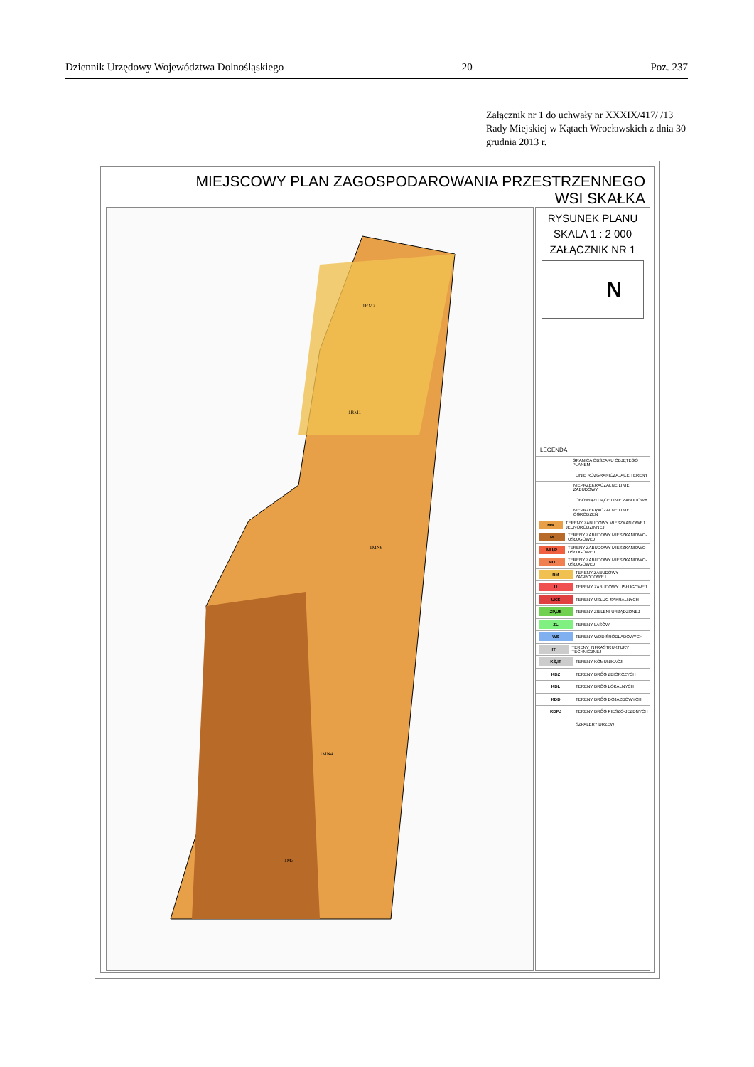Dziennik Urzędowy Województwa Dolnośląskiego – 20 – Poz. 237
Załącznik nr 1 do uchwały nr XXXIX/417/ /13 Rady Miejskiej w Kątach Wrocławskich z dnia 30 grudnia 2013 r.
MIEJSCOWY PLAN ZAGOSPODAROWANIA PRZESTRZENNEGO
WSI SKAŁKA
1RM2
1RM1
1MN6
1MN4
1M3
RYSUNEK PLANU
SKALA 1 : 2 000
ZAŁĄCZNIK NR 1
N
LEGENDA
GRANICA OBSZARU OBJĘTEGO PLANEM
LINIE ROZGRANICZAJĄCE TERENY
NIEPRZEKRACZALNE LINIE ZABUDOWY
OBOWIĄZUJĄCE LINIE ZABUDOWY
NIEPRZEKRACZALNE LINIE OGRODZEŃ
MN TERENY ZABUDOWY MIESZKANIOWEJ JEDNORODZINNEJ
M TERENY ZABUDOWY MIESZKANIOWO-USŁUGOWEJ
MU/P TERENY ZABUDOWY MIESZKANIOWO-USŁUGOWEJ
MU TERENY ZABUDOWY MIESZKANIOWO-USŁUGOWEJ
RM TERENY ZABUDOWY ZAGRODOWEJ
U TERENY ZABUDOWY USŁUGOWEJ
UKS TERENY USŁUG SAKRALNYCH
ZP,US TERENY ZIELENI URZĄDZONEJ
ZL TERENY LASÓW
WS TERENY WÓD ŚRÓDLĄDOWYCH
IT TERENY INFRASTRUKTURY TECHNICZNEJ
KS,IT TERENY KOMUNIKACJI
KDZ TERENY DRÓG ZBIORCZYCH
KDL TERENY DRÓG LOKALNYCH
KDD TERENY DRÓG DOJAZDOWYCH
KDPJ TERENY DRÓG PIESZO-JEZDNYCH
SZPALERY DRZEW